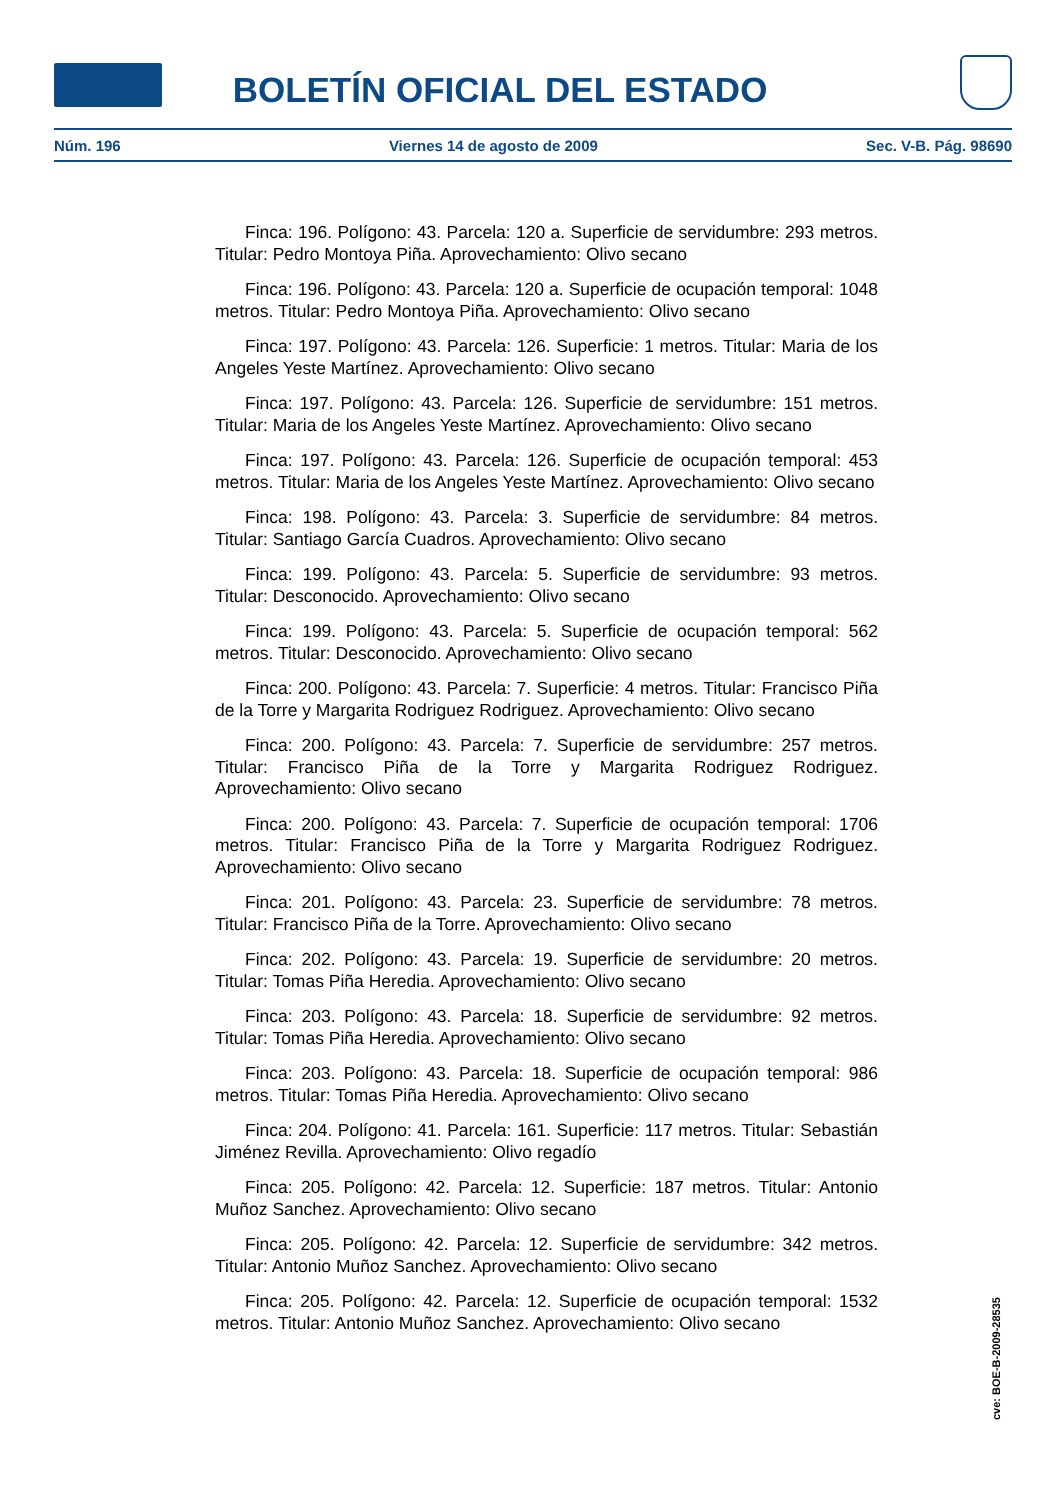BOLETÍN OFICIAL DEL ESTADO
Núm. 196 Viernes 14 de agosto de 2009 Sec. V-B. Pág. 98690
Finca: 196. Polígono: 43. Parcela: 120 a. Superficie de servidumbre: 293 metros. Titular: Pedro Montoya Piña. Aprovechamiento: Olivo secano
Finca: 196. Polígono: 43. Parcela: 120 a. Superficie de ocupación temporal: 1048 metros. Titular: Pedro Montoya Piña. Aprovechamiento: Olivo secano
Finca: 197. Polígono: 43. Parcela: 126. Superficie: 1 metros. Titular: Maria de los Angeles Yeste Martínez. Aprovechamiento: Olivo secano
Finca: 197. Polígono: 43. Parcela: 126. Superficie de servidumbre: 151 metros. Titular: Maria de los Angeles Yeste Martínez. Aprovechamiento: Olivo secano
Finca: 197. Polígono: 43. Parcela: 126. Superficie de ocupación temporal: 453 metros. Titular: Maria de los Angeles Yeste Martínez. Aprovechamiento: Olivo secano
Finca: 198. Polígono: 43. Parcela: 3. Superficie de servidumbre: 84 metros. Titular: Santiago García Cuadros. Aprovechamiento: Olivo secano
Finca: 199. Polígono: 43. Parcela: 5. Superficie de servidumbre: 93 metros. Titular: Desconocido. Aprovechamiento: Olivo secano
Finca: 199. Polígono: 43. Parcela: 5. Superficie de ocupación temporal: 562 metros. Titular: Desconocido. Aprovechamiento: Olivo secano
Finca: 200. Polígono: 43. Parcela: 7. Superficie: 4 metros. Titular: Francisco Piña de la Torre y Margarita Rodriguez Rodriguez. Aprovechamiento: Olivo secano
Finca: 200. Polígono: 43. Parcela: 7. Superficie de servidumbre: 257 metros. Titular: Francisco Piña de la Torre y Margarita Rodriguez Rodriguez. Aprovechamiento: Olivo secano
Finca: 200. Polígono: 43. Parcela: 7. Superficie de ocupación temporal: 1706 metros. Titular: Francisco Piña de la Torre y Margarita Rodriguez Rodriguez. Aprovechamiento: Olivo secano
Finca: 201. Polígono: 43. Parcela: 23. Superficie de servidumbre: 78 metros. Titular: Francisco Piña de la Torre. Aprovechamiento: Olivo secano
Finca: 202. Polígono: 43. Parcela: 19. Superficie de servidumbre: 20 metros. Titular: Tomas Piña Heredia. Aprovechamiento: Olivo secano
Finca: 203. Polígono: 43. Parcela: 18. Superficie de servidumbre: 92 metros. Titular: Tomas Piña Heredia. Aprovechamiento: Olivo secano
Finca: 203. Polígono: 43. Parcela: 18. Superficie de ocupación temporal: 986 metros. Titular: Tomas Piña Heredia. Aprovechamiento: Olivo secano
Finca: 204. Polígono: 41. Parcela: 161. Superficie: 117 metros. Titular: Sebastián Jiménez Revilla. Aprovechamiento: Olivo regadío
Finca: 205. Polígono: 42. Parcela: 12. Superficie: 187 metros. Titular: Antonio Muñoz Sanchez. Aprovechamiento: Olivo secano
Finca: 205. Polígono: 42. Parcela: 12. Superficie de servidumbre: 342 metros. Titular: Antonio Muñoz Sanchez. Aprovechamiento: Olivo secano
Finca: 205. Polígono: 42. Parcela: 12. Superficie de ocupación temporal: 1532 metros. Titular: Antonio Muñoz Sanchez. Aprovechamiento: Olivo secano
cve: BOE-B-2009-28535